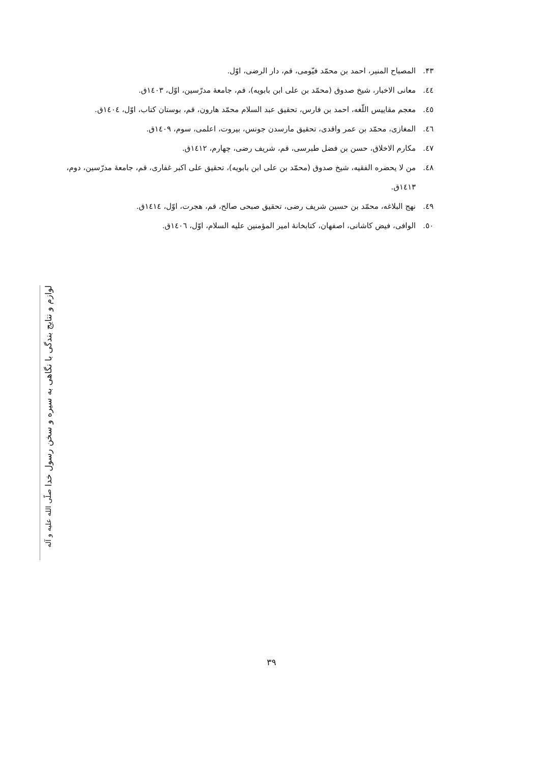۴۳. المصباح المنير، احمد بن محمّد فيّومی، قم، دار الرضی، اوّل.
٤٤. معانی الاخبار، شيخ صدوق (محمّد بن علی ابن بابويه)، قم، جامعهٔ مدرّسين، اوّل، ١٤٠٣ق.
٤٥. معجم مقاييس اللّغه، احمد بن فارس، تحقيق عبد السلام محمّد هارون، قم، بوستان كتاب، اوّل، ١٤٠٤ق.
٤٦. المغازی، محمّد بن عمر واقدی، تحقيق مارسدن جونس، بيروت، اعلمی، سوم، ١٤٠٩ق.
٤٧. مكارم الاخلاق، حسن بن فضل طبرسی، قم، شريف رضی، چهارم، ١٤١٢ق.
٤٨. من لا يحضره الفقيه، شيخ صدوق (محمّد بن علی ابن بابويه)، تحقيق علی اكبر غفاری، قم، جامعهٔ مدرّسين، دوم، ١٤١٣ق.
٤٩. نهج البلاغه، محمّد بن حسين شريف رضی، تحقيق صبحی صالح، قم، هجرت، اوّل، ١٤١٤ق.
٥٠. الوافی، فيض كاشانی، اصفهان، كتابخانهٔ امير المؤمنين عليه السلام، اوّل، ١٤٠٦ق.
لوازم و نتايج بندگی با نگاهی به سيره و سخن رسول خدا صلّی الله عليه و آله
۳۹